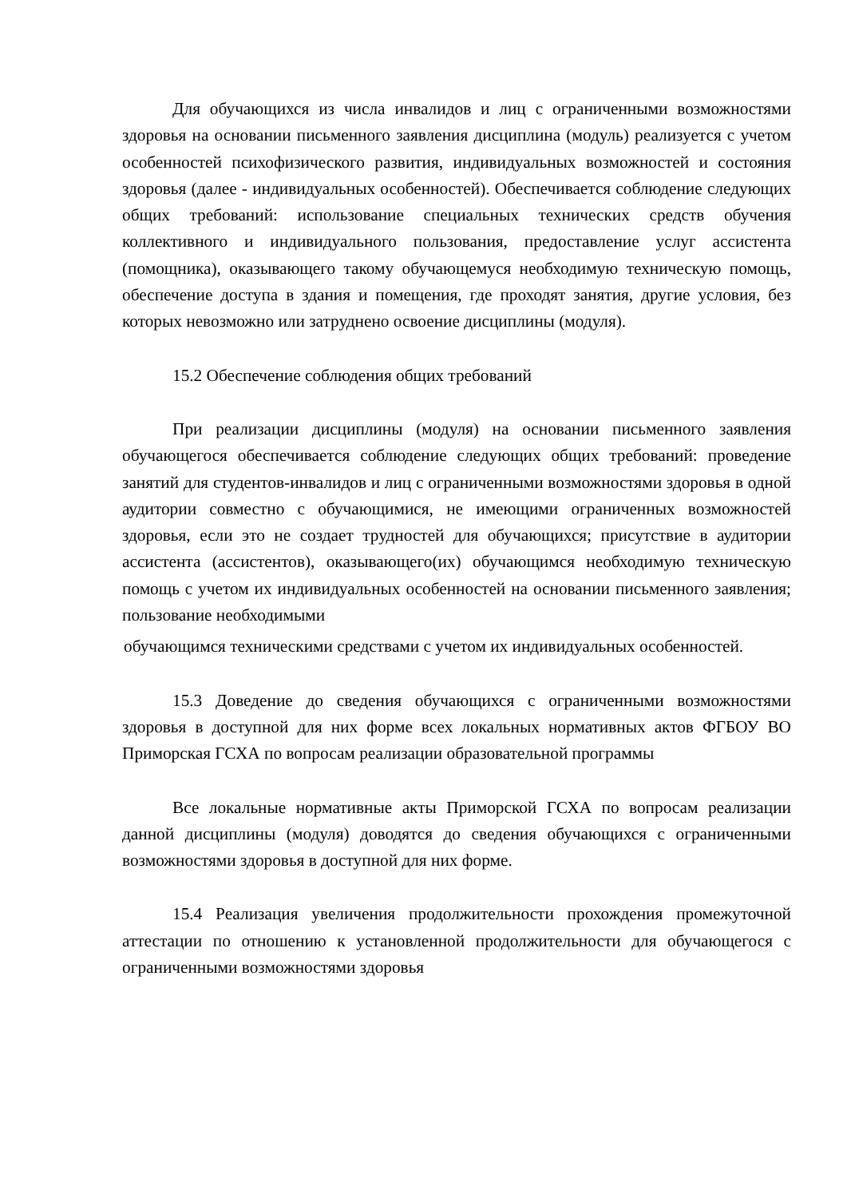Для обучающихся из числа инвалидов и лиц с ограниченными возможностями здоровья на основании письменного заявления дисциплина (модуль) реализуется с учетом особенностей психофизического развития, индивидуальных возможностей и состояния здоровья (далее - индивидуальных особенностей). Обеспечивается соблюдение следующих общих требований: использование специальных технических средств обучения коллективного и индивидуального пользования, предоставление услуг ассистента (помощника), оказывающего такому обучающемуся необходимую техническую помощь, обеспечение доступа в здания и помещения, где проходят занятия, другие условия, без которых невозможно или затруднено освоение дисциплины (модуля).
15.2 Обеспечение соблюдения общих требований
При реализации дисциплины (модуля) на основании письменного заявления обучающегося обеспечивается соблюдение следующих общих требований: проведение занятий для студентов-инвалидов и лиц с ограниченными возможностями здоровья в одной аудитории совместно с обучающимися, не имеющими ограниченных возможностей здоровья, если это не создает трудностей для обучающихся; присутствие в аудитории ассистента (ассистентов), оказывающего(их) обучающимся необходимую техническую помощь с учетом их индивидуальных особенностей на основании письменного заявления; пользование необходимыми
обучающимся техническими средствами с учетом их индивидуальных особенностей.
15.3 Доведение до сведения обучающихся с ограниченными возможностями здоровья в доступной для них форме всех локальных нормативных актов ФГБОУ ВО Приморская ГСХА по вопросам реализации образовательной программы
Все локальные нормативные акты Приморской ГСХА по вопросам реализации данной дисциплины (модуля) доводятся до сведения обучающихся с ограниченными возможностями здоровья в доступной для них форме.
15.4 Реализация увеличения продолжительности прохождения промежуточной аттестации по отношению к установленной продолжительности для обучающегося с ограниченными возможностями здоровья